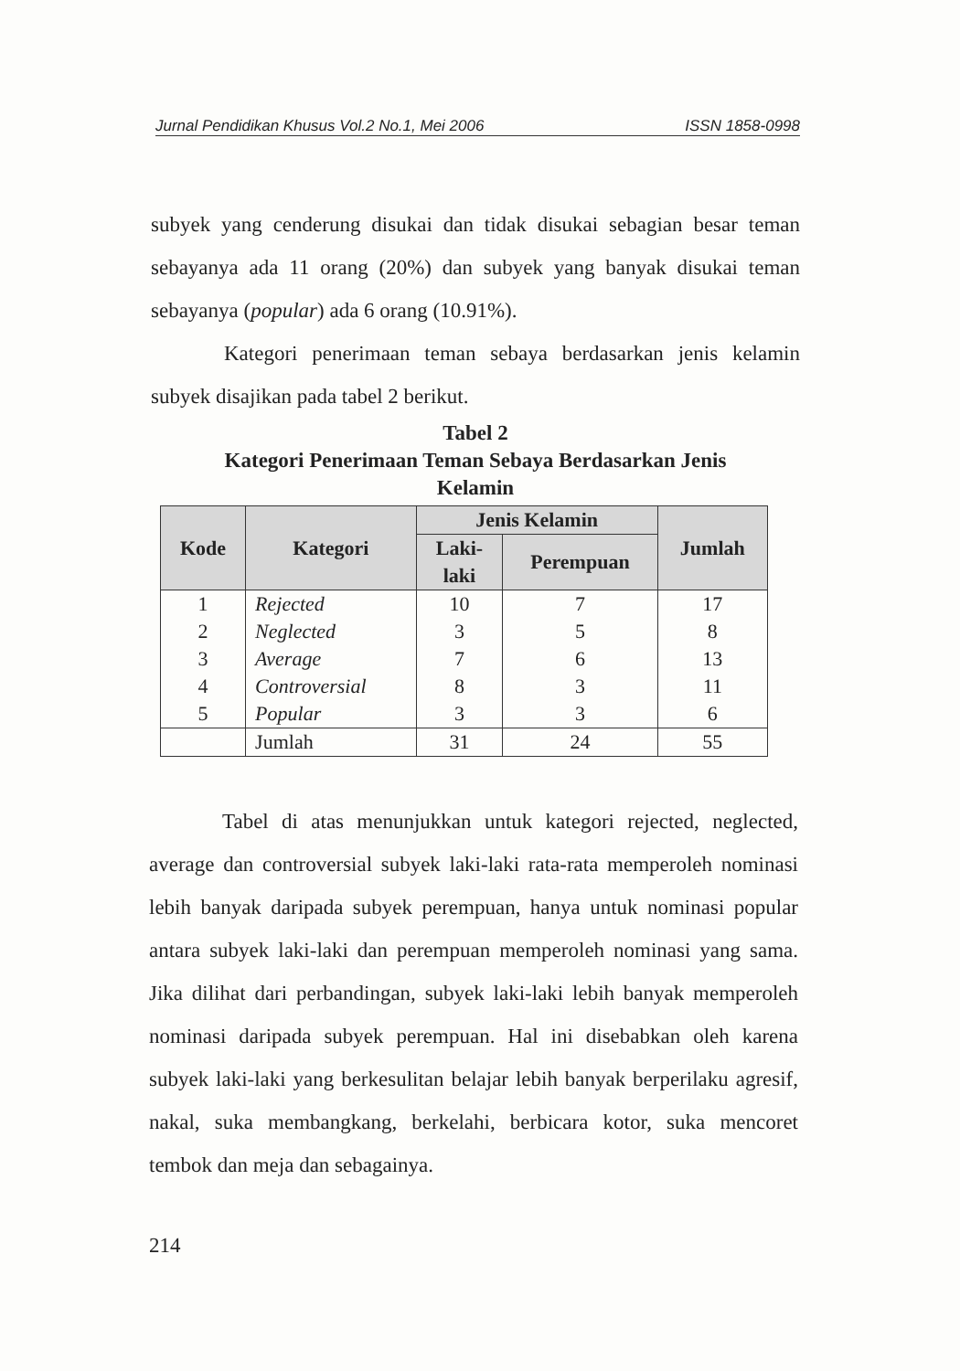Jurnal Pendidikan Khusus Vol.2 No.1, Mei 2006 ISSN 1858-0998
subyek yang cenderung disukai dan tidak disukai sebagian besar teman sebayanya ada 11 orang (20%) dan subyek yang banyak disukai teman sebayanya (popular) ada 6 orang (10.91%).
Kategori penerimaan teman sebaya berdasarkan jenis kelamin subyek disajikan pada tabel 2 berikut.
Tabel 2
Kategori Penerimaan Teman Sebaya Berdasarkan Jenis
Kelamin
| Kode | Kategori | Jenis Kelamin | | Jumlah |
| --- | --- | --- | --- | --- |
| | | Laki- laki | Perempuan | |
| 1 | Rejected | 10 | 7 | 17 |
| 2 | Neglected | 3 | 5 | 8 |
| 3 | Average | 7 | 6 | 13 |
| 4 | Controversial | 8 | 3 | 11 |
| 5 | Popular | 3 | 3 | 6 |
| | Jumlah | 31 | 24 | 55 |
Tabel di atas menunjukkan untuk kategori rejected, neglected, average dan controversial subyek laki-laki rata-rata memperoleh nominasi lebih banyak daripada subyek perempuan, hanya untuk nominasi popular antara subyek laki-laki dan perempuan memperoleh nominasi yang sama. Jika dilihat dari perbandingan, subyek laki-laki lebih banyak memperoleh nominasi daripada subyek perempuan. Hal ini disebabkan oleh karena subyek laki-laki yang berkesulitan belajar lebih banyak berperilaku agresif, nakal, suka membangkang, berkelahi, berbicara kotor, suka mencoret tembok dan meja dan sebagainya.
214